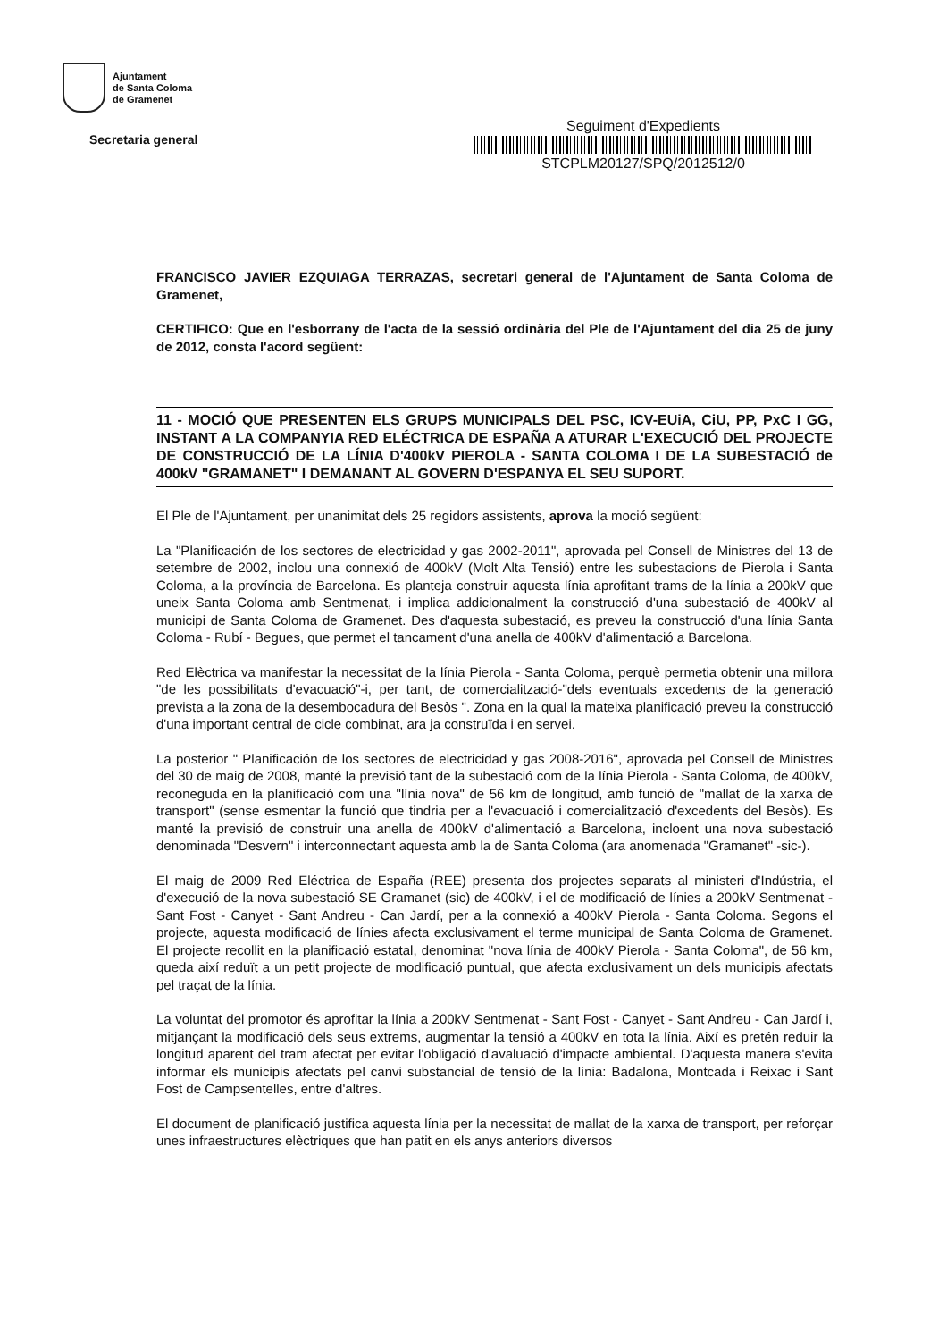Ajuntament
de Santa Coloma
de Gramenet
Secretaria general
Seguiment d'Expedients
STCPLM20127/SPQ/2012512/0
FRANCISCO JAVIER EZQUIAGA TERRAZAS, secretari general de l'Ajuntament de Santa Coloma de Gramenet,
CERTIFICO: Que en l'esborrany de l'acta de la sessió ordinària del Ple de l'Ajuntament del dia 25 de juny de 2012, consta l'acord següent:
11 - MOCIÓ QUE PRESENTEN ELS GRUPS MUNICIPALS DEL PSC, ICV-EUiA, CiU, PP, PxC I GG, INSTANT A LA COMPANYIA RED ELÉCTRICA DE ESPAÑA A ATURAR L'EXECUCIÓ DEL PROJECTE DE CONSTRUCCIÓ DE LA LÍNIA D'400kV PIEROLA - SANTA COLOMA I DE LA SUBESTACIÓ de 400kV "GRAMANET" I DEMANANT AL GOVERN D'ESPANYA EL SEU SUPORT.
El Ple de l'Ajuntament, per unanimitat dels 25 regidors assistents, aprova la moció següent:
La "Planificación de los sectores de electricidad y gas 2002-2011", aprovada pel Consell de Ministres del 13 de setembre de 2002, inclou una connexió de 400kV (Molt Alta Tensió) entre les subestacions de Pierola i Santa Coloma, a la província de Barcelona. Es planteja construir aquesta línia aprofitant trams de la línia a 200kV que uneix Santa Coloma amb Sentmenat, i implica addicionalment la construcció d'una subestació de 400kV al municipi de Santa Coloma de Gramenet. Des d'aquesta subestació, es preveu la construcció d'una línia Santa Coloma - Rubí - Begues, que permet el tancament d'una anella de 400kV d'alimentació a Barcelona.
Red Elèctrica va manifestar la necessitat de la línia Pierola - Santa Coloma, perquè permetia obtenir una millora "de les possibilitats d'evacuació"-i, per tant, de comercialització-"dels eventuals excedents de la generació prevista a la zona de la desembocadura del Besòs ". Zona en la qual la mateixa planificació preveu la construcció d'una important central de cicle combinat, ara ja construïda i en servei.
La posterior " Planificación de los sectores de electricidad y gas 2008-2016", aprovada pel Consell de Ministres del 30 de maig de 2008, manté la previsió tant de la subestació com de la línia Pierola - Santa Coloma, de 400kV, reconeguda en la planificació com una "línia nova" de 56 km de longitud, amb funció de "mallat de la xarxa de transport" (sense esmentar la funció que tindria per a l'evacuació i comercialització d'excedents del Besòs). Es manté la previsió de construir una anella de 400kV d'alimentació a Barcelona, incloent una nova subestació denominada "Desvern" i interconnectant aquesta amb la de Santa Coloma (ara anomenada "Gramanet" -sic-).
El maig de 2009 Red Eléctrica de España (REE) presenta dos projectes separats al ministeri d'Indústria, el d'execució de la nova subestació SE Gramanet (sic) de 400kV, i el de modificació de línies a 200kV Sentmenat - Sant Fost - Canyet - Sant Andreu - Can Jardí, per a la connexió a 400kV Pierola - Santa Coloma. Segons el projecte, aquesta modificació de línies afecta exclusivament el terme municipal de Santa Coloma de Gramenet. El projecte recollit en la planificació estatal, denominat "nova línia de 400kV Pierola - Santa Coloma", de 56 km, queda així reduït a un petit projecte de modificació puntual, que afecta exclusivament un dels municipis afectats pel traçat de la línia.
La voluntat del promotor és aprofitar la línia a 200kV Sentmenat - Sant Fost - Canyet - Sant Andreu - Can Jardí i, mitjançant la modificació dels seus extrems, augmentar la tensió a 400kV en tota la línia. Així es pretén reduir la longitud aparent del tram afectat per evitar l'obligació d'avaluació d'impacte ambiental. D'aquesta manera s'evita informar els municipis afectats pel canvi substancial de tensió de la línia: Badalona, Montcada i Reixac i Sant Fost de Campsentelles, entre d'altres.
El document de planificació justifica aquesta línia per la necessitat de mallat de la xarxa de transport, per reforçar unes infraestructures elèctriques que han patit en els anys anteriors diversos